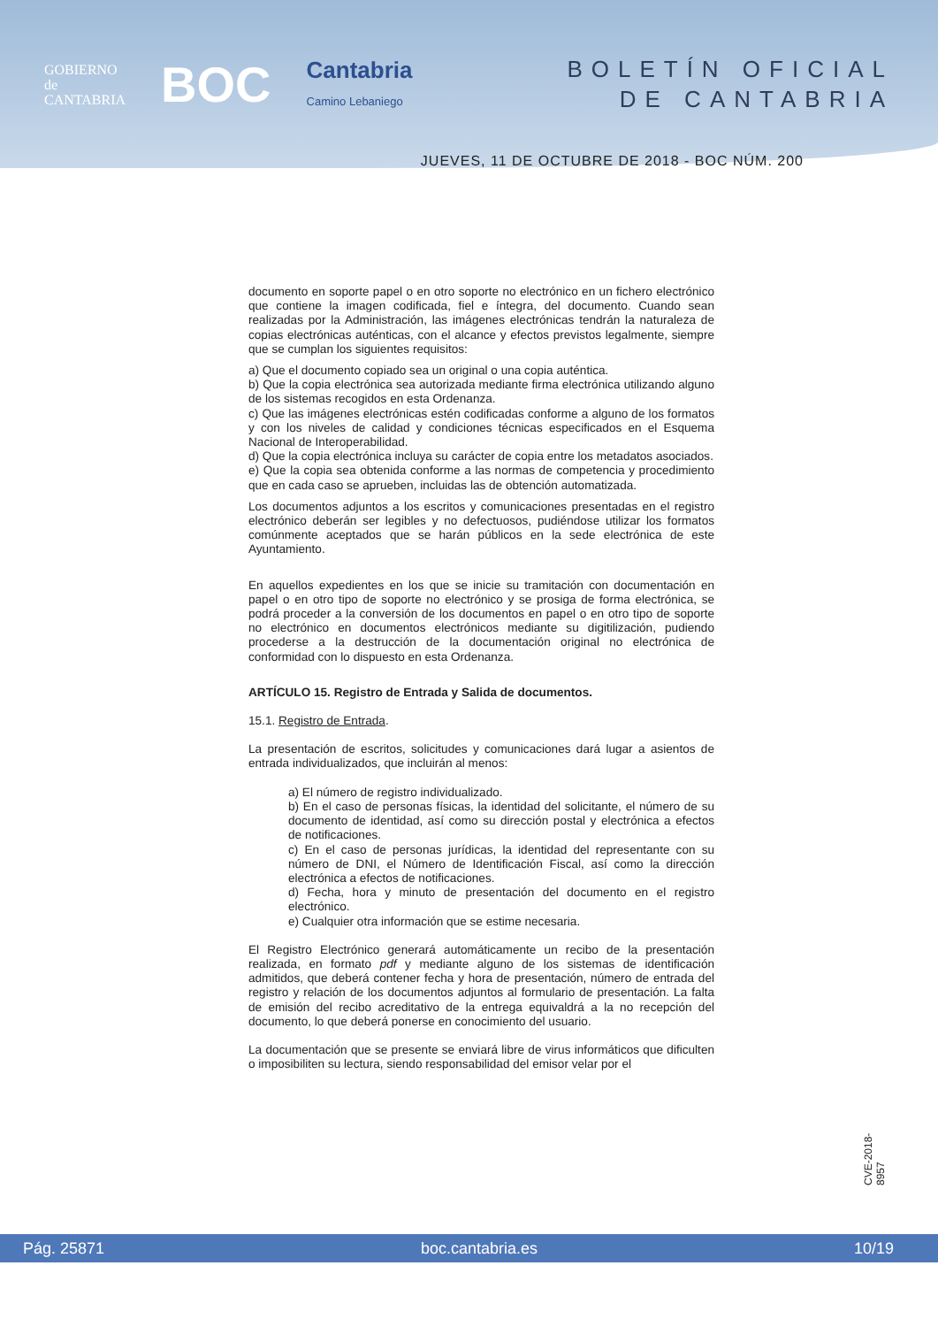GOBIERNO
de
CANTABRIA
BOC
Cantabria
Camino Lebaniego
BOLETÍN OFICIAL
DE CANTABRIA
JUEVES, 11 DE OCTUBRE DE 2018 - BOC NÚM. 200
documento en soporte papel o en otro soporte no electrónico en un fichero electrónico que contiene la imagen codificada, fiel e íntegra, del documento. Cuando sean realizadas por la Administración, las imágenes electrónicas tendrán la naturaleza de copias electrónicas auténticas, con el alcance y efectos previstos legalmente, siempre que se cumplan los siguientes requisitos:
a) Que el documento copiado sea un original o una copia auténtica.
b) Que la copia electrónica sea autorizada mediante firma electrónica utilizando alguno de los sistemas recogidos en esta Ordenanza.
c) Que las imágenes electrónicas estén codificadas conforme a alguno de los formatos y con los niveles de calidad y condiciones técnicas especificados en el Esquema Nacional de Interoperabilidad.
d) Que la copia electrónica incluya su carácter de copia entre los metadatos asociados.
e) Que la copia sea obtenida conforme a las normas de competencia y procedimiento que en cada caso se aprueben, incluidas las de obtención automatizada.
Los documentos adjuntos a los escritos y comunicaciones presentadas en el registro electrónico deberán ser legibles y no defectuosos, pudiéndose utilizar los formatos comúnmente aceptados que se harán públicos en la sede electrónica de este Ayuntamiento.
En aquellos expedientes en los que se inicie su tramitación con documentación en papel o en otro tipo de soporte no electrónico y se prosiga de forma electrónica, se podrá proceder a la conversión de los documentos en papel o en otro tipo de soporte no electrónico en documentos electrónicos mediante su digitilización, pudiendo procederse a la destrucción de la documentación original no electrónica de conformidad con lo dispuesto en esta Ordenanza.
ARTÍCULO 15. Registro de Entrada y Salida de documentos.
15.1. Registro de Entrada.
La presentación de escritos, solicitudes y comunicaciones dará lugar a asientos de entrada individualizados, que incluirán al menos:
a) El número de registro individualizado.
b) En el caso de personas físicas, la identidad del solicitante, el número de su documento de identidad, así como su dirección postal y electrónica a efectos de notificaciones.
c) En el caso de personas jurídicas, la identidad del representante con su número de DNI, el Número de Identificación Fiscal, así como la dirección electrónica a efectos de notificaciones.
d) Fecha, hora y minuto de presentación del documento en el registro electrónico.
e) Cualquier otra información que se estime necesaria.
El Registro Electrónico generará automáticamente un recibo de la presentación realizada, en formato pdf y mediante alguno de los sistemas de identificación admitidos, que deberá contener fecha y hora de presentación, número de entrada del registro y relación de los documentos adjuntos al formulario de presentación. La falta de emisión del recibo acreditativo de la entrega equivaldrá a la no recepción del documento, lo que deberá ponerse en conocimiento del usuario.
La documentación que se presente se enviará libre de virus informáticos que dificulten o imposibiliten su lectura, siendo responsabilidad del emisor velar por el
CVE-2018-8957
Pág. 25871 boc.cantabria.es 10/19